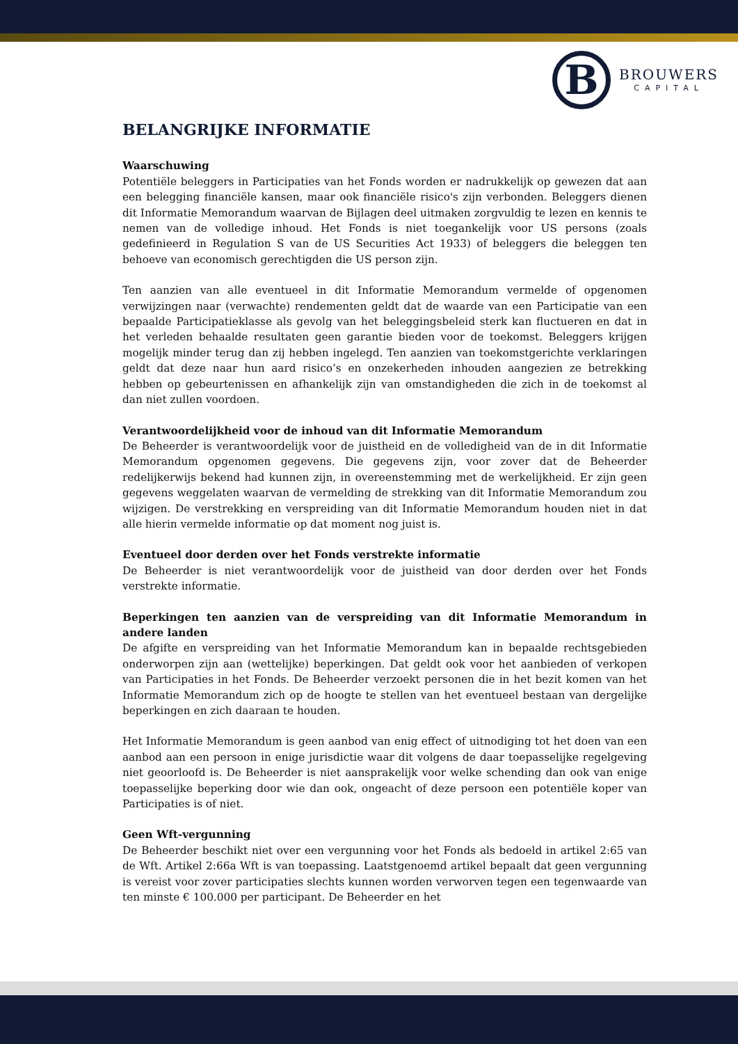B
BROUWERS
CAPITAL
BELANGRIJKE INFORMATIE
Waarschuwing
Potentiële beleggers in Participaties van het Fonds worden er nadrukkelijk op gewezen dat aan een belegging financiële kansen, maar ook financiële risico's zijn verbonden. Beleggers dienen dit Informatie Memorandum waarvan de Bijlagen deel uitmaken zorgvuldig te lezen en kennis te nemen van de volledige inhoud. Het Fonds is niet toegankelijk voor US persons (zoals gedefinieerd in Regulation S van de US Securities Act 1933) of beleggers die beleggen ten behoeve van economisch gerechtigden die US person zijn.
Ten aanzien van alle eventueel in dit Informatie Memorandum vermelde of opgenomen verwijzingen naar (verwachte) rendementen geldt dat de waarde van een Participatie van een bepaalde Participatieklasse als gevolg van het beleggingsbeleid sterk kan fluctueren en dat in het verleden behaalde resultaten geen garantie bieden voor de toekomst. Beleggers krijgen mogelijk minder terug dan zij hebben ingelegd. Ten aanzien van toekomstgerichte verklaringen geldt dat deze naar hun aard risico’s en onzekerheden inhouden aangezien ze betrekking hebben op gebeurtenissen en afhankelijk zijn van omstandigheden die zich in de toekomst al dan niet zullen voordoen.
Verantwoordelijkheid voor de inhoud van dit Informatie Memorandum
De Beheerder is verantwoordelijk voor de juistheid en de volledigheid van de in dit Informatie Memorandum opgenomen gegevens. Die gegevens zijn, voor zover dat de Beheerder redelijkerwijs bekend had kunnen zijn, in overeenstemming met de werkelijkheid. Er zijn geen gegevens weggelaten waarvan de vermelding de strekking van dit Informatie Memorandum zou wijzigen. De verstrekking en verspreiding van dit Informatie Memorandum houden niet in dat alle hierin vermelde informatie op dat moment nog juist is.
Eventueel door derden over het Fonds verstrekte informatie
De Beheerder is niet verantwoordelijk voor de juistheid van door derden over het Fonds verstrekte informatie.
Beperkingen ten aanzien van de verspreiding van dit Informatie Memorandum in andere landen
De afgifte en verspreiding van het Informatie Memorandum kan in bepaalde rechtsgebieden onderworpen zijn aan (wettelijke) beperkingen. Dat geldt ook voor het aanbieden of verkopen van Participaties in het Fonds. De Beheerder verzoekt personen die in het bezit komen van het Informatie Memorandum zich op de hoogte te stellen van het eventueel bestaan van dergelijke beperkingen en zich daaraan te houden.
Het Informatie Memorandum is geen aanbod van enig effect of uitnodiging tot het doen van een aanbod aan een persoon in enige jurisdictie waar dit volgens de daar toepasselijke regelgeving niet geoorloofd is. De Beheerder is niet aansprakelijk voor welke schending dan ook van enige toepasselijke beperking door wie dan ook, ongeacht of deze persoon een potentiële koper van Participaties is of niet.
Geen Wft-vergunning
De Beheerder beschikt niet over een vergunning voor het Fonds als bedoeld in artikel 2:65 van de Wft. Artikel 2:66a Wft is van toepassing. Laatstgenoemd artikel bepaalt dat geen vergunning is vereist voor zover participaties slechts kunnen worden verworven tegen een tegenwaarde van ten minste € 100.000 per participant. De Beheerder en het